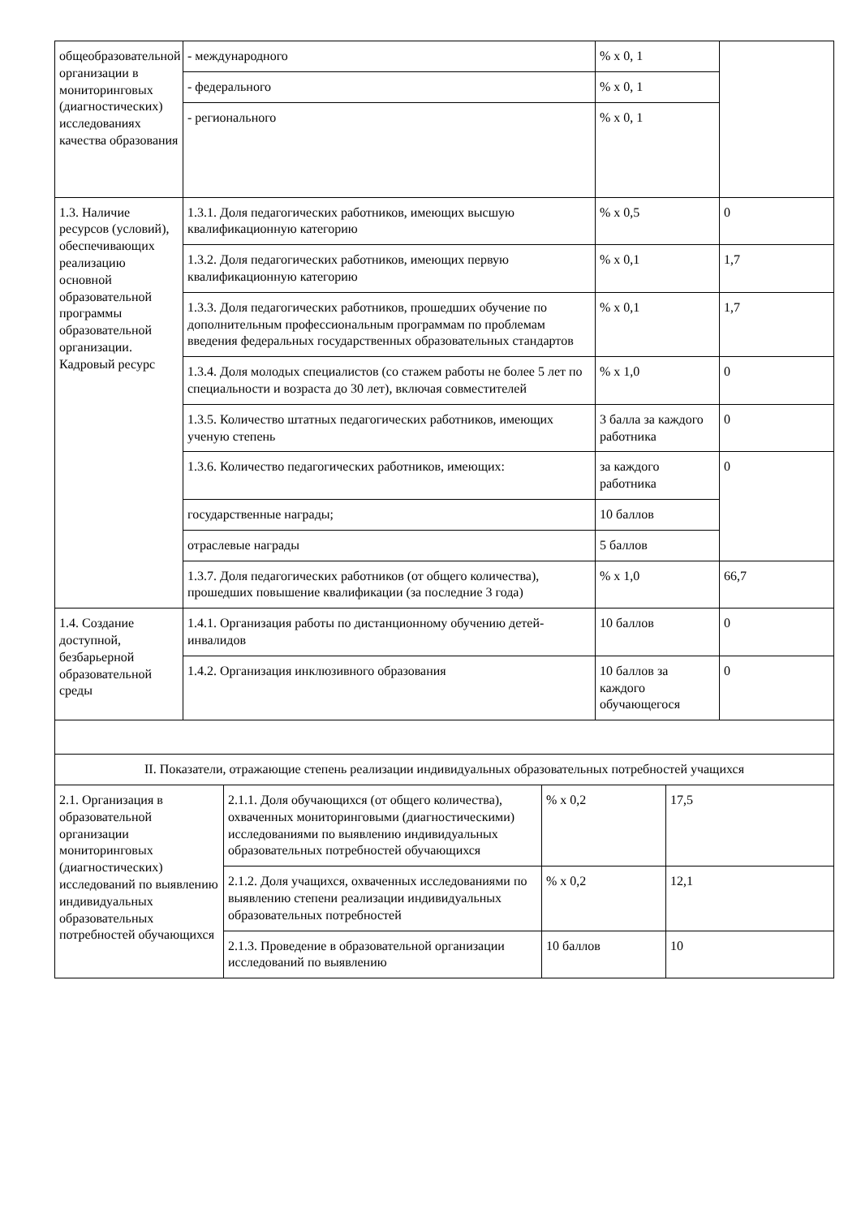| общеобразовательной организации в мониторинговых (диагностических) исследованиях качества образования | - международного | % х 0, 1 | |
| | - федерального | % х 0, 1 | |
| | - регионального | % х 0, 1 | |
| 1.3. Наличие ресурсов (условий), обеспечивающих реализацию основной образовательной программы образовательной организации. Кадровый ресурс | 1.3.1. Доля педагогических работников, имеющих высшую квалификационную категорию | % х 0,5 | 0 |
| | 1.3.2. Доля педагогических работников, имеющих первую квалификационную категорию | % х 0,1 | 1,7 |
| | 1.3.3. Доля педагогических работников, прошедших обучение по дополнительным профессиональным программам по проблемам введения федеральных государственных образовательных стандартов | % х 0,1 | 1,7 |
| | 1.3.4. Доля молодых специалистов (со стажем работы не более 5 лет по специальности и возраста до 30 лет), включая совместителей | % х 1,0 | 0 |
| | 1.3.5. Количество штатных педагогических работников, имеющих ученую степень | 3 балла за каждого работника | 0 |
| | 1.3.6. Количество педагогических работников, имеющих: | за каждого работника | 0 |
| | государственные награды; | 10 баллов | |
| | отраслевые награды | 5 баллов | |
| | 1.3.7. Доля педагогических работников (от общего количества), прошедших повышение квалификации (за последние 3 года) | % х 1,0 | 66,7 |
| 1.4. Создание доступной, безбарьерной образовательной среды | 1.4.1. Организация работы по дистанционному обучению детей-инвалидов | 10 баллов | 0 |
| | 1.4.2. Организация инклюзивного образования | 10 баллов за каждого обучающегося | 0 |
| II. Показатели, отражающие степень реализации индивидуальных образовательных потребностей учащихся | | | |
| 2.1. Организация в образовательной организации мониторинговых (диагностических) исследований по выявлению индивидуальных образовательных потребностей обучающихся | 2.1.1. Доля обучающихся (от общего количества), охваченных мониторинговыми (диагностическими) исследованиями по выявлению индивидуальных образовательных потребностей обучающихся | % х 0,2 | 17,5 |
| | 2.1.2. Доля учащихся, охваченных исследованиями по выявлению степени реализации индивидуальных образовательных потребностей | % х 0,2 | 12,1 |
| | 2.1.3. Проведение в образовательной организации исследований по выявлению | 10 баллов | 10 |